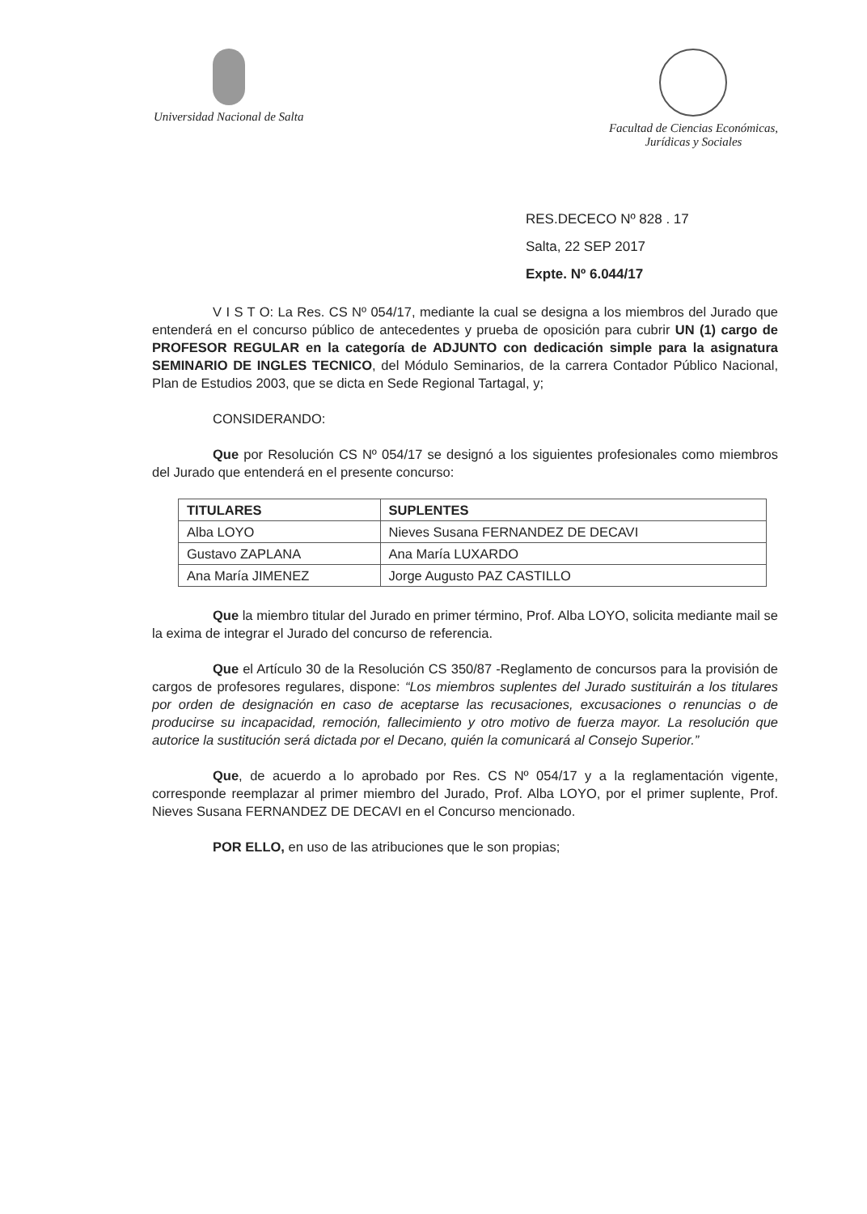Universidad Nacional de Salta Facultad de Ciencias Económicas,
Jurídicas y Sociales
RES.DECECO Nº 828 . 17
Salta, 22 SEP 2017
Expte. Nº 6.044/17
V I S T O: La Res. CS Nº 054/17, mediante la cual se designa a los miembros del Jurado que entenderá en el concurso público de antecedentes y prueba de oposición para cubrir UN (1) cargo de PROFESOR REGULAR en la categoría de ADJUNTO con dedicación simple para la asignatura SEMINARIO DE INGLES TECNICO, del Módulo Seminarios, de la carrera Contador Público Nacional, Plan de Estudios 2003, que se dicta en Sede Regional Tartagal, y;
CONSIDERANDO:
Que por Resolución CS Nº 054/17 se designó a los siguientes profesionales como miembros del Jurado que entenderá en el presente concurso:
| TITULARES | SUPLENTES |
| --- | --- |
| Alba LOYO | Nieves Susana FERNANDEZ DE DECAVI |
| Gustavo ZAPLANA | Ana María LUXARDO |
| Ana María JIMENEZ | Jorge Augusto PAZ CASTILLO |
Que la miembro titular del Jurado en primer término, Prof. Alba LOYO, solicita mediante mail se la exima de integrar el Jurado del concurso de referencia.
Que el Artículo 30 de la Resolución CS 350/87 -Reglamento de concursos para la provisión de cargos de profesores regulares, dispone: “Los miembros suplentes del Jurado sustituirán a los titulares por orden de designación en caso de aceptarse las recusaciones, excusaciones o renuncias o de producirse su incapacidad, remoción, fallecimiento y otro motivo de fuerza mayor. La resolución que autorice la sustitución será dictada por el Decano, quién la comunicará al Consejo Superior.”
Que, de acuerdo a lo aprobado por Res. CS Nº 054/17 y a la reglamentación vigente, corresponde reemplazar al primer miembro del Jurado, Prof. Alba LOYO, por el primer suplente, Prof. Nieves Susana FERNANDEZ DE DECAVI en el Concurso mencionado.
POR ELLO, en uso de las atribuciones que le son propias;